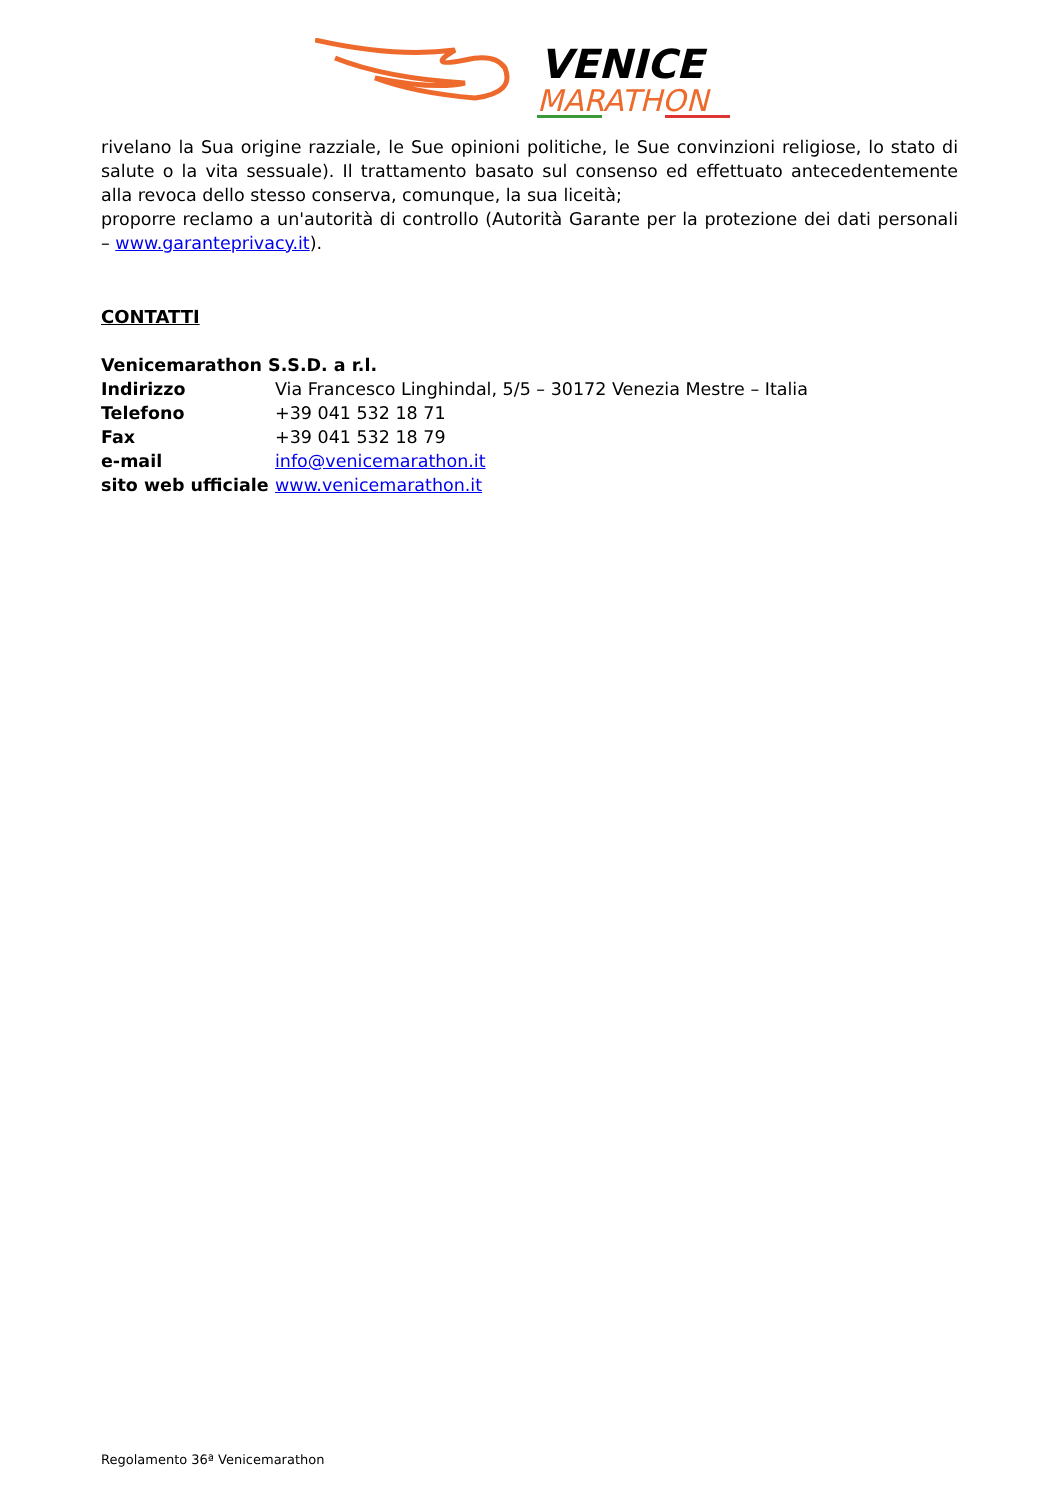VENICE
MARATHON
rivelano la Sua origine razziale, le Sue opinioni politiche, le Sue convinzioni religiose, lo stato di salute o la vita sessuale). Il trattamento basato sul consenso ed effettuato antecedentemente alla revoca dello stesso conserva, comunque, la sua liceità;
proporre reclamo a un'autorità di controllo (Autorità Garante per la protezione dei dati personali – www.garanteprivacy.it).
CONTATTI
Venicemarathon S.S.D. a r.l.
Indirizzo Via Francesco Linghindal, 5/5 – 30172 Venezia Mestre – Italia
Telefono +39 041 532 18 71
Fax +39 041 532 18 79
e-mail info@venicemarathon.it
sito web ufficiale www.venicemarathon.it
Regolamento 36ª Venicemarathon